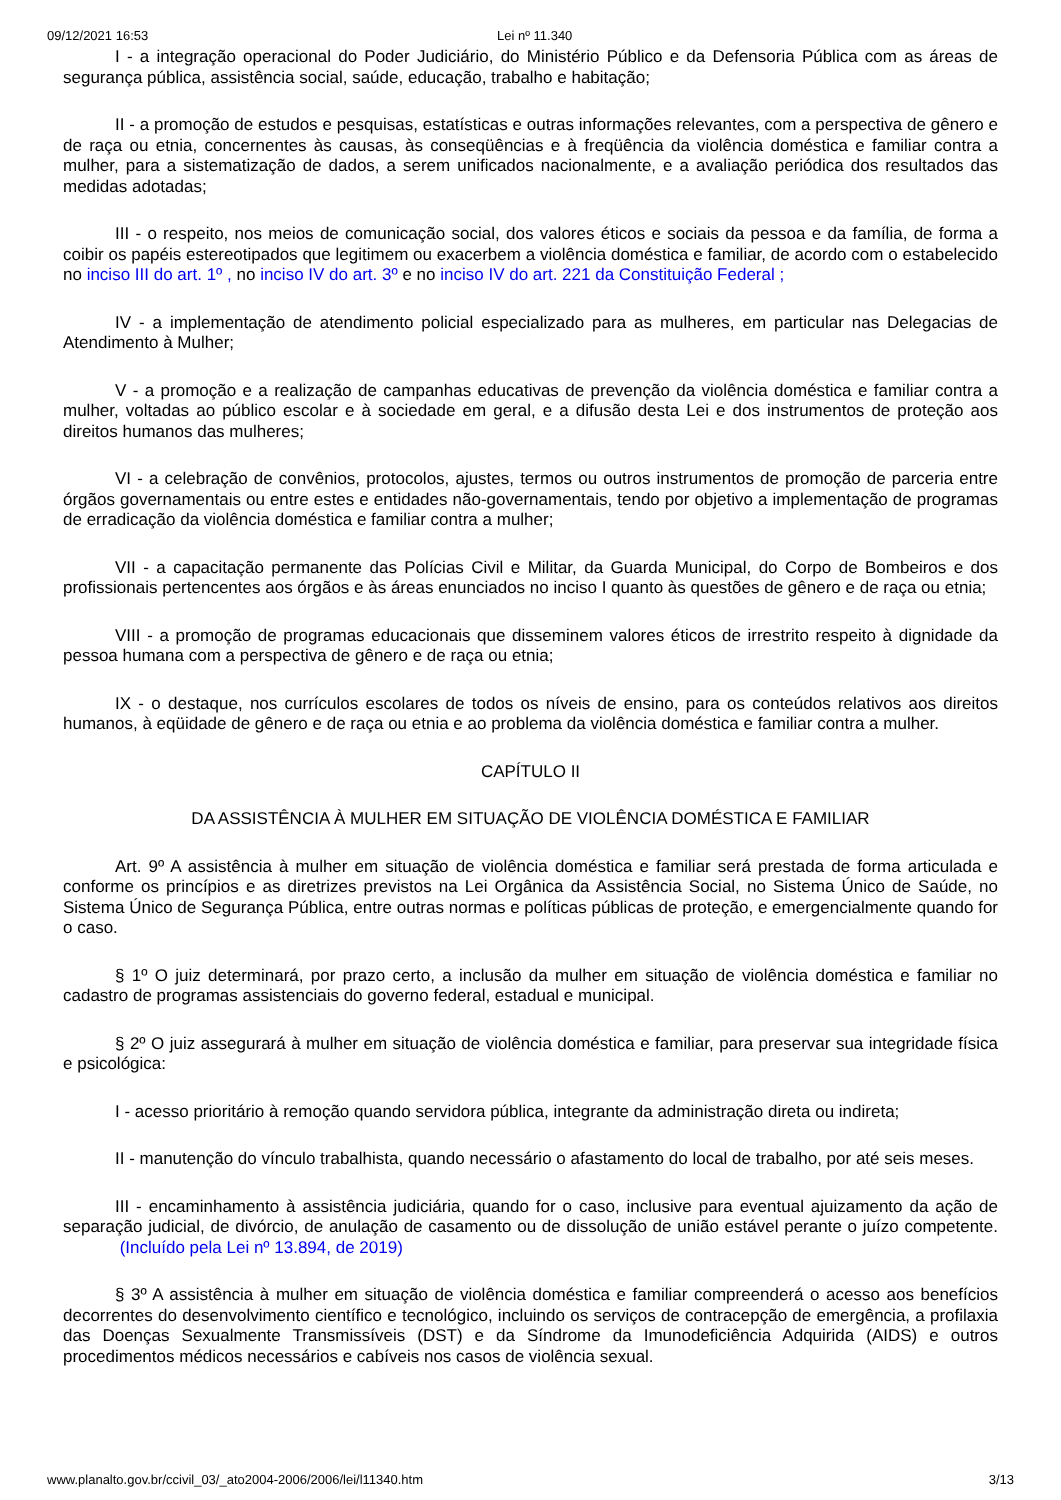09/12/2021 16:53 Lei nº 11.340
I - a integração operacional do Poder Judiciário, do Ministério Público e da Defensoria Pública com as áreas de segurança pública, assistência social, saúde, educação, trabalho e habitação;
II - a promoção de estudos e pesquisas, estatísticas e outras informações relevantes, com a perspectiva de gênero e de raça ou etnia, concernentes às causas, às conseqüências e à freqüência da violência doméstica e familiar contra a mulher, para a sistematização de dados, a serem unificados nacionalmente, e a avaliação periódica dos resultados das medidas adotadas;
III - o respeito, nos meios de comunicação social, dos valores éticos e sociais da pessoa e da família, de forma a coibir os papéis estereotipados que legitimem ou exacerbem a violência doméstica e familiar, de acordo com o estabelecido no inciso III do art. 1º , no inciso IV do art. 3º e no inciso IV do art. 221 da Constituição Federal ;
IV - a implementação de atendimento policial especializado para as mulheres, em particular nas Delegacias de Atendimento à Mulher;
V - a promoção e a realização de campanhas educativas de prevenção da violência doméstica e familiar contra a mulher, voltadas ao público escolar e à sociedade em geral, e a difusão desta Lei e dos instrumentos de proteção aos direitos humanos das mulheres;
VI - a celebração de convênios, protocolos, ajustes, termos ou outros instrumentos de promoção de parceria entre órgãos governamentais ou entre estes e entidades não-governamentais, tendo por objetivo a implementação de programas de erradicação da violência doméstica e familiar contra a mulher;
VII - a capacitação permanente das Polícias Civil e Militar, da Guarda Municipal, do Corpo de Bombeiros e dos profissionais pertencentes aos órgãos e às áreas enunciados no inciso I quanto às questões de gênero e de raça ou etnia;
VIII - a promoção de programas educacionais que disseminem valores éticos de irrestrito respeito à dignidade da pessoa humana com a perspectiva de gênero e de raça ou etnia;
IX - o destaque, nos currículos escolares de todos os níveis de ensino, para os conteúdos relativos aos direitos humanos, à eqüidade de gênero e de raça ou etnia e ao problema da violência doméstica e familiar contra a mulher.
CAPÍTULO II
DA ASSISTÊNCIA À MULHER EM SITUAÇÃO DE VIOLÊNCIA DOMÉSTICA E FAMILIAR
Art. 9º A assistência à mulher em situação de violência doméstica e familiar será prestada de forma articulada e conforme os princípios e as diretrizes previstos na Lei Orgânica da Assistência Social, no Sistema Único de Saúde, no Sistema Único de Segurança Pública, entre outras normas e políticas públicas de proteção, e emergencialmente quando for o caso.
§ 1º O juiz determinará, por prazo certo, a inclusão da mulher em situação de violência doméstica e familiar no cadastro de programas assistenciais do governo federal, estadual e municipal.
§ 2º O juiz assegurará à mulher em situação de violência doméstica e familiar, para preservar sua integridade física e psicológica:
I - acesso prioritário à remoção quando servidora pública, integrante da administração direta ou indireta;
II - manutenção do vínculo trabalhista, quando necessário o afastamento do local de trabalho, por até seis meses.
III - encaminhamento à assistência judiciária, quando for o caso, inclusive para eventual ajuizamento da ação de separação judicial, de divórcio, de anulação de casamento ou de dissolução de união estável perante o juízo competente. (Incluído pela Lei nº 13.894, de 2019)
§ 3º A assistência à mulher em situação de violência doméstica e familiar compreenderá o acesso aos benefícios decorrentes do desenvolvimento científico e tecnológico, incluindo os serviços de contracepção de emergência, a profilaxia das Doenças Sexualmente Transmissíveis (DST) e da Síndrome da Imunodeficiência Adquirida (AIDS) e outros procedimentos médicos necessários e cabíveis nos casos de violência sexual.
www.planalto.gov.br/ccivil_03/_ato2004-2006/2006/lei/l11340.htm 3/13